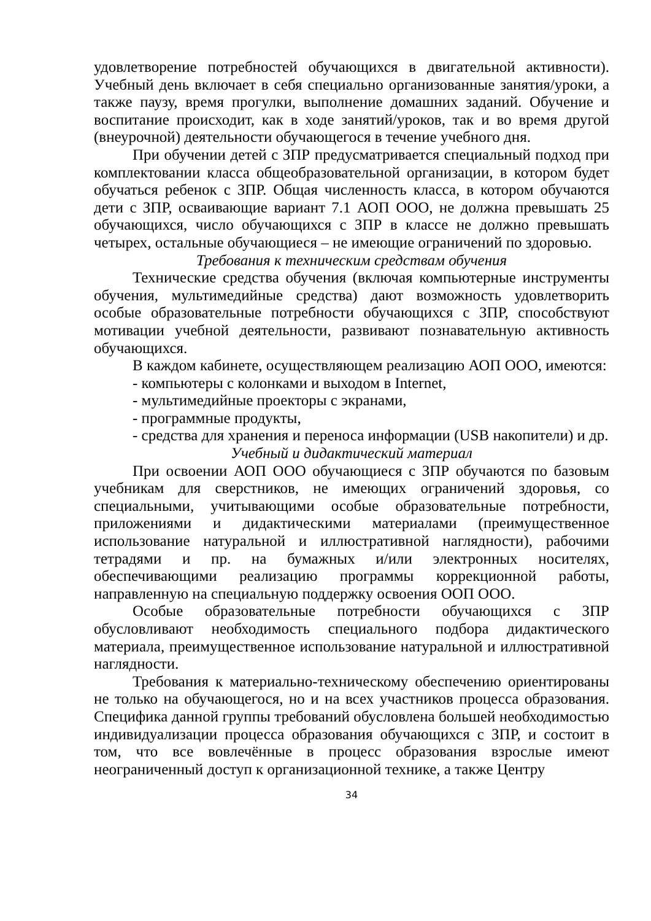удовлетворение потребностей обучающихся в двигательной активности). Учебный день включает в себя специально организованные занятия/уроки, а также паузу, время прогулки, выполнение домашних заданий. Обучение и воспитание происходит, как в ходе занятий/уроков, так и во время другой (внеурочной) деятельности обучающегося в течение учебного дня.
При обучении детей с ЗПР предусматривается специальный подход при комплектовании класса общеобразовательной организации, в котором будет обучаться ребенок с ЗПР. Общая численность класса, в котором обучаются дети с ЗПР, осваивающие вариант 7.1 АОП ООО, не должна превышать 25 обучающихся, число обучающихся с ЗПР в классе не должно превышать четырех, остальные обучающиеся – не имеющие ограничений по здоровью.
Требования к техническим средствам обучения
Технические средства обучения (включая компьютерные инструменты обучения, мультимедийные средства) дают возможность удовлетворить особые образовательные потребности обучающихся с ЗПР, способствуют мотивации учебной деятельности, развивают познавательную активность обучающихся.
В каждом кабинете, осуществляющем реализацию АОП ООО, имеются:
- компьютеры с колонками и выходом в Internet,
- мультимедийные проекторы с экранами,
- программные продукты,
- средства для хранения и переноса информации (USB накопители) и др.
Учебный и дидактический материал
При освоении АОП ООО обучающиеся с ЗПР обучаются по базовым учебникам для сверстников, не имеющих ограничений здоровья, со специальными, учитывающими особые образовательные потребности, приложениями и дидактическими материалами (преимущественное использование натуральной и иллюстративной наглядности), рабочими тетрадями и пр. на бумажных и/или электронных носителях, обеспечивающими реализацию программы коррекционной работы, направленную на специальную поддержку освоения ООП ООО.
Особые образовательные потребности обучающихся с ЗПР обусловливают необходимость специального подбора дидактического материала, преимущественное использование натуральной и иллюстративной наглядности.
Требования к материально-техническому обеспечению ориентированы не только на обучающегося, но и на всех участников процесса образования. Специфика данной группы требований обусловлена большей необходимостью индивидуализации процесса образования обучающихся с ЗПР, и состоит в том, что все вовлечённые в процесс образования взрослые имеют неограниченный доступ к организационной технике, а также Центру
34